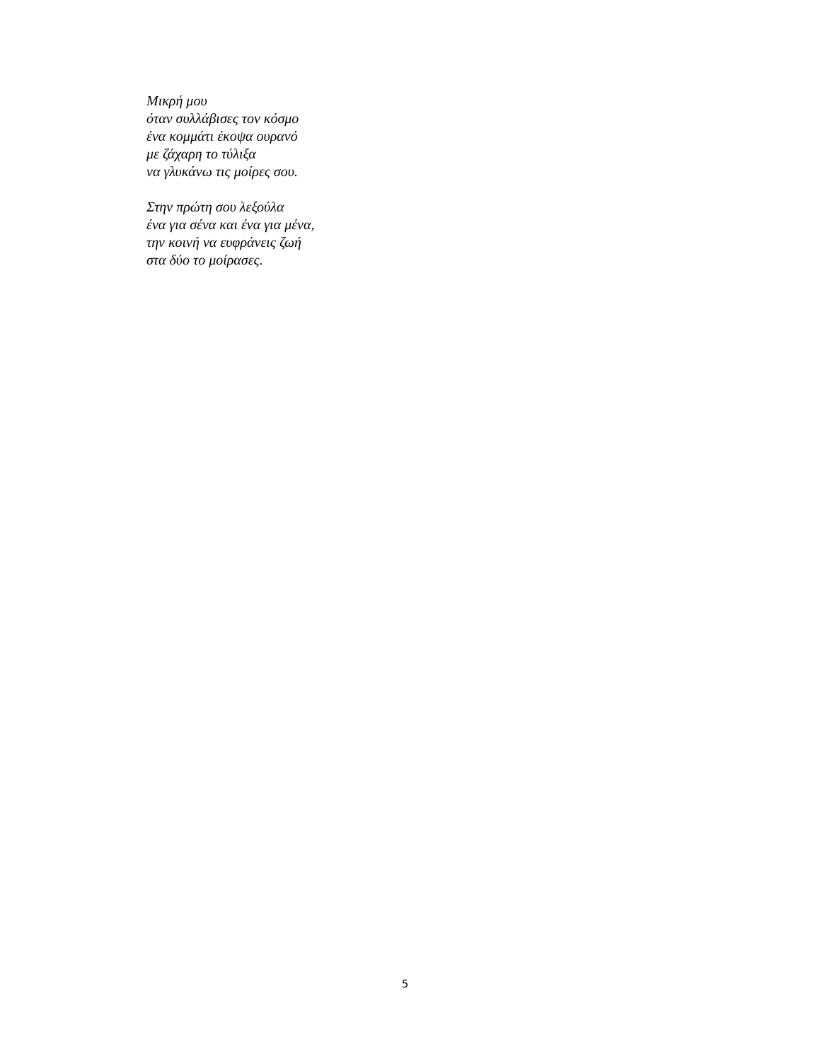Μικρή μου
όταν συλλάβισες τον κόσμο
ένα κομμάτι έκοψα ουρανό
με ζάχαρη το τύλιξα
να γλυκάνω τις μοίρες σου.
Στην πρώτη σου λεξούλα
ένα για σένα και ένα για μένα,
την κοινή να ευφράνεις ζωή
στα δύο το μοίρασες.
5